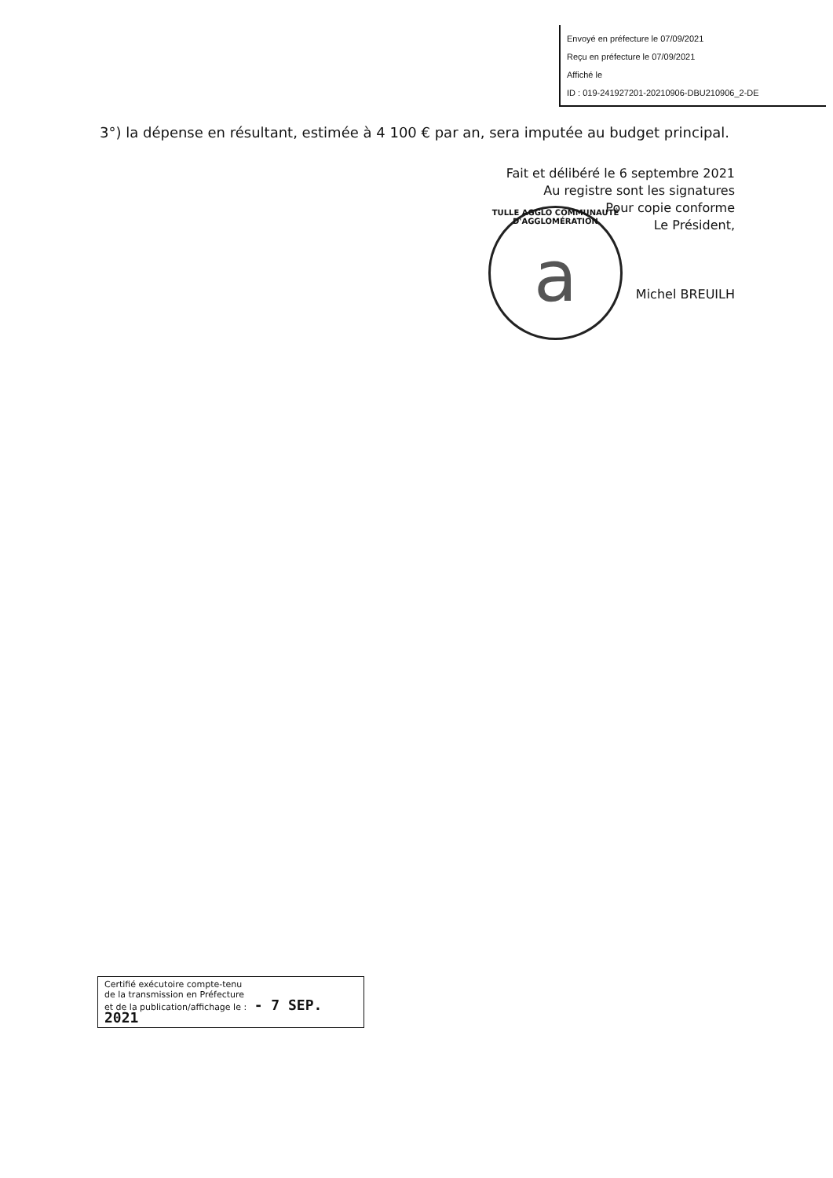Envoyé en préfecture le 07/09/2021
Reçu en préfecture le 07/09/2021
Affiché le
ID : 019-241927201-20210906-DBU210906_2-DE
3°) la dépense en résultant, estimée à 4 100 € par an, sera imputée au budget principal.
Fait et délibéré le 6 septembre 2021
Au registre sont les signatures
Pour copie conforme
Le Président,
Michel BREUILH
TULLE AGGLO COMMUNAUTÉ D'AGGLOMÉRATION
a
Certifié exécutoire compte-tenu
de la transmission en Préfecture
et de la publication/affichage le : - 7 SEP. 2021